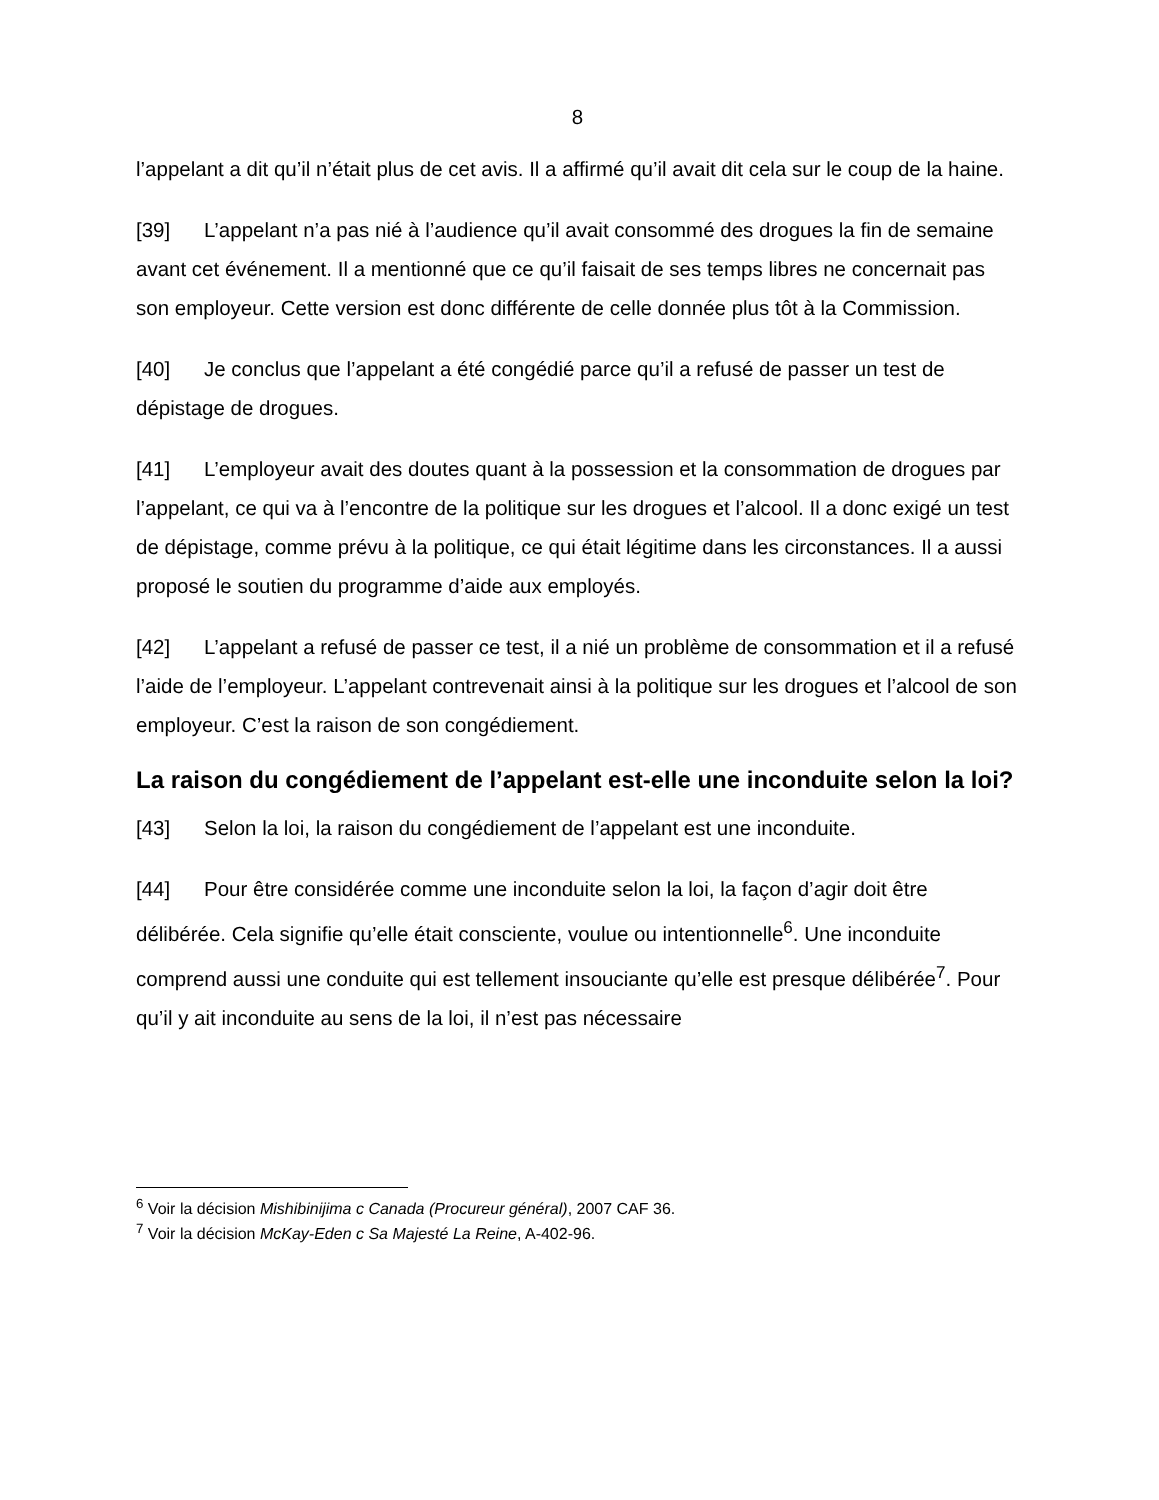8
l’appelant a dit qu’il n’était plus de cet avis. Il a affirmé qu’il avait dit cela sur le coup de la haine.
[39] L’appelant n’a pas nié à l’audience qu’il avait consommé des drogues la fin de semaine avant cet événement. Il a mentionné que ce qu’il faisait de ses temps libres ne concernait pas son employeur. Cette version est donc différente de celle donnée plus tôt à la Commission.
[40] Je conclus que l’appelant a été congédié parce qu’il a refusé de passer un test de dépistage de drogues.
[41] L’employeur avait des doutes quant à la possession et la consommation de drogues par l’appelant, ce qui va à l’encontre de la politique sur les drogues et l’alcool. Il a donc exigé un test de dépistage, comme prévu à la politique, ce qui était légitime dans les circonstances. Il a aussi proposé le soutien du programme d’aide aux employés.
[42] L’appelant a refusé de passer ce test, il a nié un problème de consommation et il a refusé l’aide de l’employeur. L’appelant contrevenait ainsi à la politique sur les drogues et l’alcool de son employeur. C’est la raison de son congédiement.
La raison du congédiement de l’appelant est-elle une inconduite selon la loi?
[43] Selon la loi, la raison du congédiement de l’appelant est une inconduite.
[44] Pour être considérée comme une inconduite selon la loi, la façon d’agir doit être délibérée. Cela signifie qu’elle était consciente, voulue ou intentionnelle<sup>6</sup>. Une inconduite comprend aussi une conduite qui est tellement insouciante qu’elle est presque délibérée<sup>7</sup>. Pour qu’il y ait inconduite au sens de la loi, il n’est pas nécessaire
<sup>6</sup> Voir la décision Mishibinijima c Canada (Procureur général), 2007 CAF 36.
<sup>7</sup> Voir la décision McKay-Eden c Sa Majesté La Reine, A-402-96.